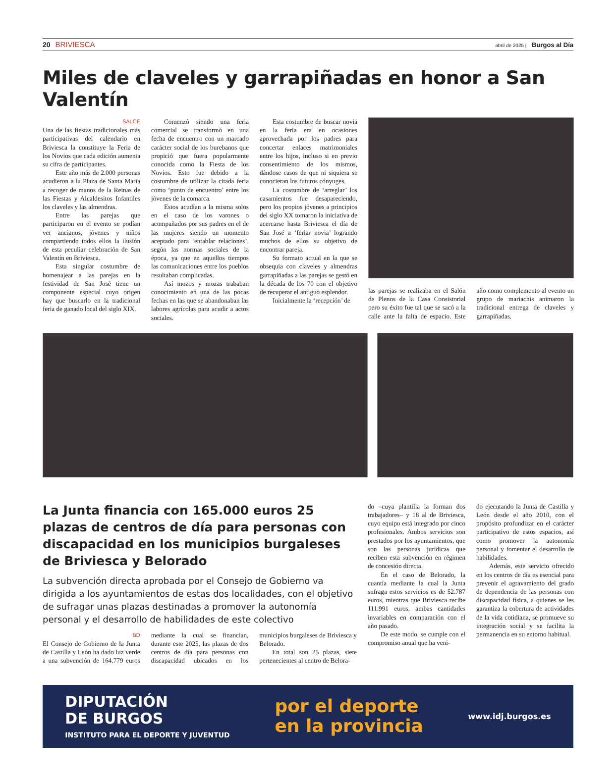20 BRIVIESCA
abril de 2025 | Burgos al Día
Miles de claveles y garrapiñadas en honor a San Valentín
SALCE
Una de las fiestas tradicionales más participativas del calendario en Briviesca la constituye la Feria de los Novios que cada edición aumenta su cifra de participantes.
Este año más de 2.000 personas acudieron a la Plaza de Santa María a recoger de manos de la Reinas de las Fiestas y Alcaldesitos Infantiles los claveles y las almendras.
Entre las parejas que participaron en el evento se podían ver ancianos, jóvenes y niños compartiendo todos ellos la ilusión de esta peculiar celebración de San Valentín en Briviesca.
Esta singular costumbre de homenajear a las parejas en la festividad de San José tiene un componente especial cuyo origen hay que buscarlo en la tradicional feria de ganado local del siglo XIX.
Comenzó siendo una feria comercial se transformó en una fecha de encuentro con un marcado carácter social de los burebanos que propició que fuera popularmente conocida como la Fiesta de los Novios. Esto fue debido a la costumbre de utilizar la citada feria como ‘punto de encuentro’ entre los jóvenes de la comarca.
Estos acudían a la misma solos en el caso de los varones o acompañados por sus padres en el de las mujeres siendo un momento aceptado para ‘entablar relaciones’, según las normas sociales de la época, ya que en aquellos tiempos las comunicaciones entre los pueblos resultaban complicadas.
Así mozos y mozas trababan conocimiento en una de las pocas fechas en las que se abandonaban las labores agrícolas para acudir a actos sociales.
Esta costumbre de buscar novia en la feria era en ocasiones aprovechada por los padres para concertar enlaces matrimoniales entre los hijos, incluso si en previo consentimiento de los mismos, dándose casos de que ni siquiera se conocieran los futuros cónyuges.
La costumbre de ‘arreglar’ los casamientos fue desapareciendo, pero los propios jóvenes a principios del siglo XX tomaron la iniciativa de acercarse hasta Briviesca el día de San José a ‘feriar novia’ logrando muchos de ellos su objetivo de encontrar pareja.
Su formato actual en la que se obsequia con claveles y almendras garrapiñadas a las parejas se gestó en la década de los 70 con el objetivo de recuperar el antiguo esplendor.
Inicialmente la ‘recepción’ de
las parejas se realizaba en el Salón de Plenos de la Casa Consistorial pero su éxito fue tal que se sacó a la calle ante la falta de espacio. Este año como complemento al evento un grupo de mariachis animaron la tradicional entrega de claveles y garrapiñadas.
La Junta financia con 165.000 euros 25 plazas de centros de día para personas con discapacidad en los municipios burgaleses de Briviesca y Belorado
La subvención directa aprobada por el Consejo de Gobierno va dirigida a los ayuntamientos de estas dos localidades, con el objetivo de sufragar unas plazas destinadas a promover la autonomía personal y el desarrollo de habilidades de este colectivo
BD
El Consejo de Gobierno de la Junta de Castilla y León ha dado luz verde a una subvención de 164.779 euros mediante la cual se financian, durante este 2025, las plazas de dos centros de día para personas con discapacidad ubicados en los municipios burgaleses de Briviesca y Belorado.
En total son 25 plazas, siete pertenecientes al centro de Belora-
do –cuya plantilla la forman dos trabajadores– y 18 al de Briviesca, cuyo equipo está integrado por cinco profesionales. Ambos servicios son prestados por los ayuntamientos, que son las personas jurídicas que reciben esta subvención en régimen de concesión directa.
En el caso de Belorado, la cuantía mediante la cual la Junta sufraga estos servicios es de 52.787 euros, mientras que Briviesca recibe 111.991 euros, ambas cantidades invariables en comparación con el año pasado.
De este modo, se cumple con el compromiso anual que ha veni-
do ejecutando la Junta de Castilla y León desde el año 2010, con el propósito profundizar en el carácter participativo de estos espacios, así como promover la autonomía personal y fomentar el desarrollo de habilidades.
Además, este servicio ofrecido en los centros de día es esencial para prevenir el agravamiento del grado de dependencia de las personas con discapacidad física, a quienes se les garantiza la cobertura de actividades de la vida cotidiana, se promueve su integración social y se facilita la permanencia en su entorno habitual.
DIPUTACIÓN
DE BURGOS
INSTITUTO PARA EL DEPORTE Y JUVENTUD
por el deporte
en la provincia
www.idj.burgos.es